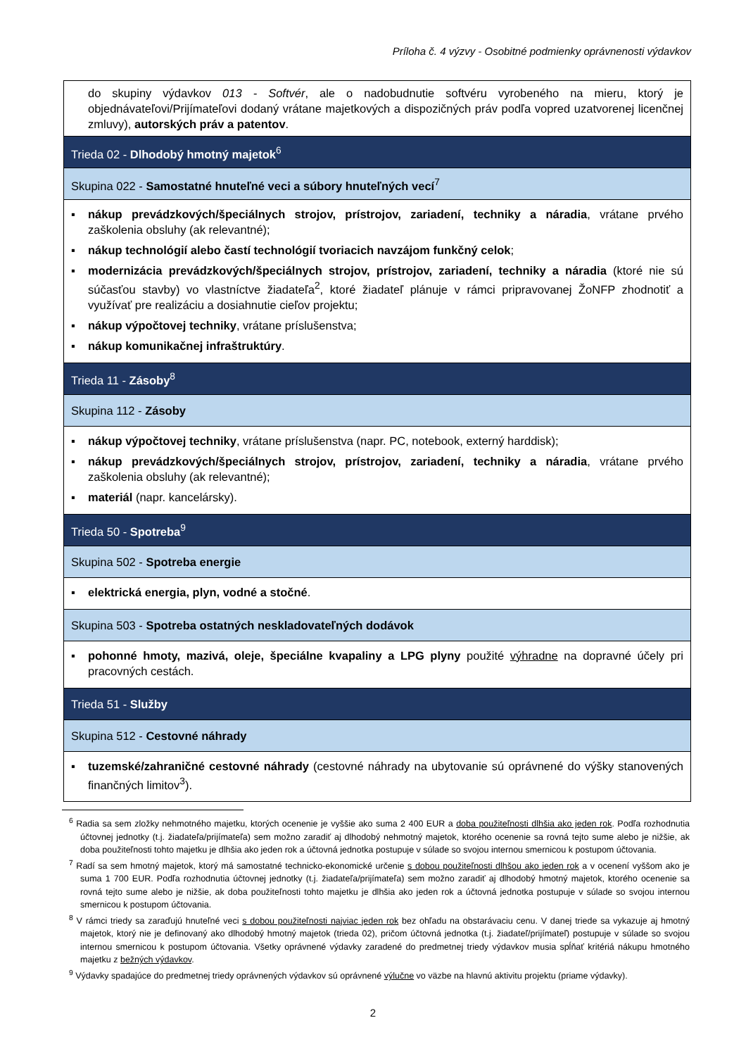Príloha č. 4 výzvy - Osobitné podmienky oprávnenosti výdavkov
| do skupiny výdavkov 013 - Softvér , ale o nadobudnutie softvéru vyrobeného na mieru, ktorý je objednávateľovi/Prijímateľovi dodaný vrátane majetkových a dispozičných práv podľa vopred uzatvorenej licenčnej zmluvy), autorských práv a patentov . |
| Trieda 02 - Dlhodobý hmotný majetok<sup>6</sup> |
| Skupina 022 - Samostatné hnuteľné veci a súbory hnuteľných vecí<sup>7</sup> |
| ▪ nákup prevádzkových/špeciálnych strojov, prístrojov, zariadení, techniky a náradia , vrátane prvého zaškolenia obsluhy (ak relevantné); ▪ nákup technológií alebo častí technológií tvoriacich navzájom funkčný celok ; ▪ modernizácia prevádzkových/špeciálnych strojov, prístrojov, zariadení, techniky a náradia (ktoré nie sú súčasťou stavby) vo vlastníctve žiadateľa<sup>2</sup>, ktoré žiadateľ plánuje v rámci pripravovanej ŽoNFP zhodnotiť a využívať pre realizáciu a dosiahnutie cieľov projektu; ▪ nákup výpočtovej techniky , vrátane príslušenstva; ▪ nákup komunikačnej infraštruktúry . |
| Trieda 11 - Zásoby<sup>8</sup> |
| Skupina 112 - Zásoby |
| ▪ nákup výpočtovej techniky , vrátane príslušenstva (napr. PC, notebook, externý harddisk); ▪ nákup prevádzkových/špeciálnych strojov, prístrojov, zariadení, techniky a náradia , vrátane prvého zaškolenia obsluhy (ak relevantné); ▪ materiál (napr. kancelársky). |
| Trieda 50 - Spotreba<sup>9</sup> |
| Skupina 502 - Spotreba energie |
| ▪ elektrická energia, plyn, vodné a stočné . |
| Skupina 503 - Spotreba ostatných neskladovateľných dodávok |
| ▪ pohonné hmoty, mazivá, oleje, špeciálne kvapaliny a LPG plyny použité výhradne na dopravné účely pri pracovných cestách. |
| Trieda 51 - Služby |
| Skupina 512 - Cestovné náhrady |
| ▪ tuzemské/zahraničné cestovné náhrady (cestovné náhrady na ubytovanie sú oprávnené do výšky stanovených finančných limitov<sup>3</sup>). |
<sup>6</sup> Radia sa sem zložky nehmotného majetku, ktorých ocenenie je vyššie ako suma 2 400 EUR a doba použiteľnosti dlhšia ako jeden rok. Podľa rozhodnutia účtovnej jednotky (t.j. žiadateľa/prijímateľa) sem možno zaradiť aj dlhodobý nehmotný majetok, ktorého ocenenie sa rovná tejto sume alebo je nižšie, ak doba použiteľnosti tohto majetku je dlhšia ako jeden rok a účtovná jednotka postupuje v súlade so svojou internou smernicou k postupom účtovania.
<sup>7</sup> Radí sa sem hmotný majetok, ktorý má samostatné technicko-ekonomické určenie s dobou použiteľnosti dlhšou ako jeden rok a v ocenení vyššom ako je suma 1 700 EUR. Podľa rozhodnutia účtovnej jednotky (t.j. žiadateľa/prijímateľa) sem možno zaradiť aj dlhodobý hmotný majetok, ktorého ocenenie sa rovná tejto sume alebo je nižšie, ak doba použiteľnosti tohto majetku je dlhšia ako jeden rok a účtovná jednotka postupuje v súlade so svojou internou smernicou k postupom účtovania.
<sup>8</sup> V rámci triedy sa zaraďujú hnuteľné veci s dobou použiteľnosti najviac jeden rok bez ohľadu na obstarávaciu cenu. V danej triede sa vykazuje aj hmotný majetok, ktorý nie je definovaný ako dlhodobý hmotný majetok (trieda 02), pričom účtovná jednotka (t.j. žiadateľ/prijímateľ) postupuje v súlade so svojou internou smernicou k postupom účtovania. Všetky oprávnené výdavky zaradené do predmetnej triedy výdavkov musia spĺňať kritériá nákupu hmotného majetku z bežných výdavkov.
<sup>9</sup> Výdavky spadajúce do predmetnej triedy oprávnených výdavkov sú oprávnené výlučne vo väzbe na hlavnú aktivitu projektu (priame výdavky).
2